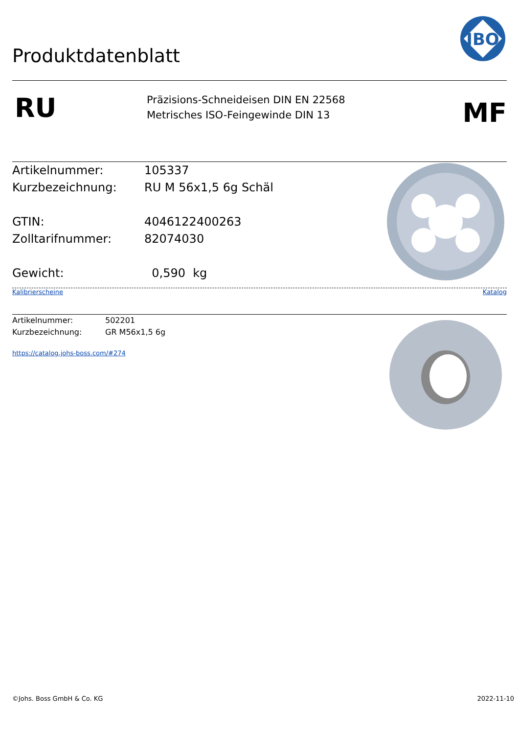JBO
Produktdatenblatt
RU
Präzisions-Schneideisen DIN EN 22568
Metrisches ISO-Feingewinde DIN 13
MF
Artikelnummer: 105337
Kurzbezeichnung: RU M 56x1,5 6g Schäl
GTIN: 4046122400263
Zolltarifnummer: 82074030
Gewicht: 0,590 kg
Kalibrierscheine Katalog
Artikelnummer: 502201
Kurzbezeichnung: GR M56x1,5 6g
https://catalog.johs-boss.com/#274
©Johs. Boss GmbH & Co. KG 2022-11-10